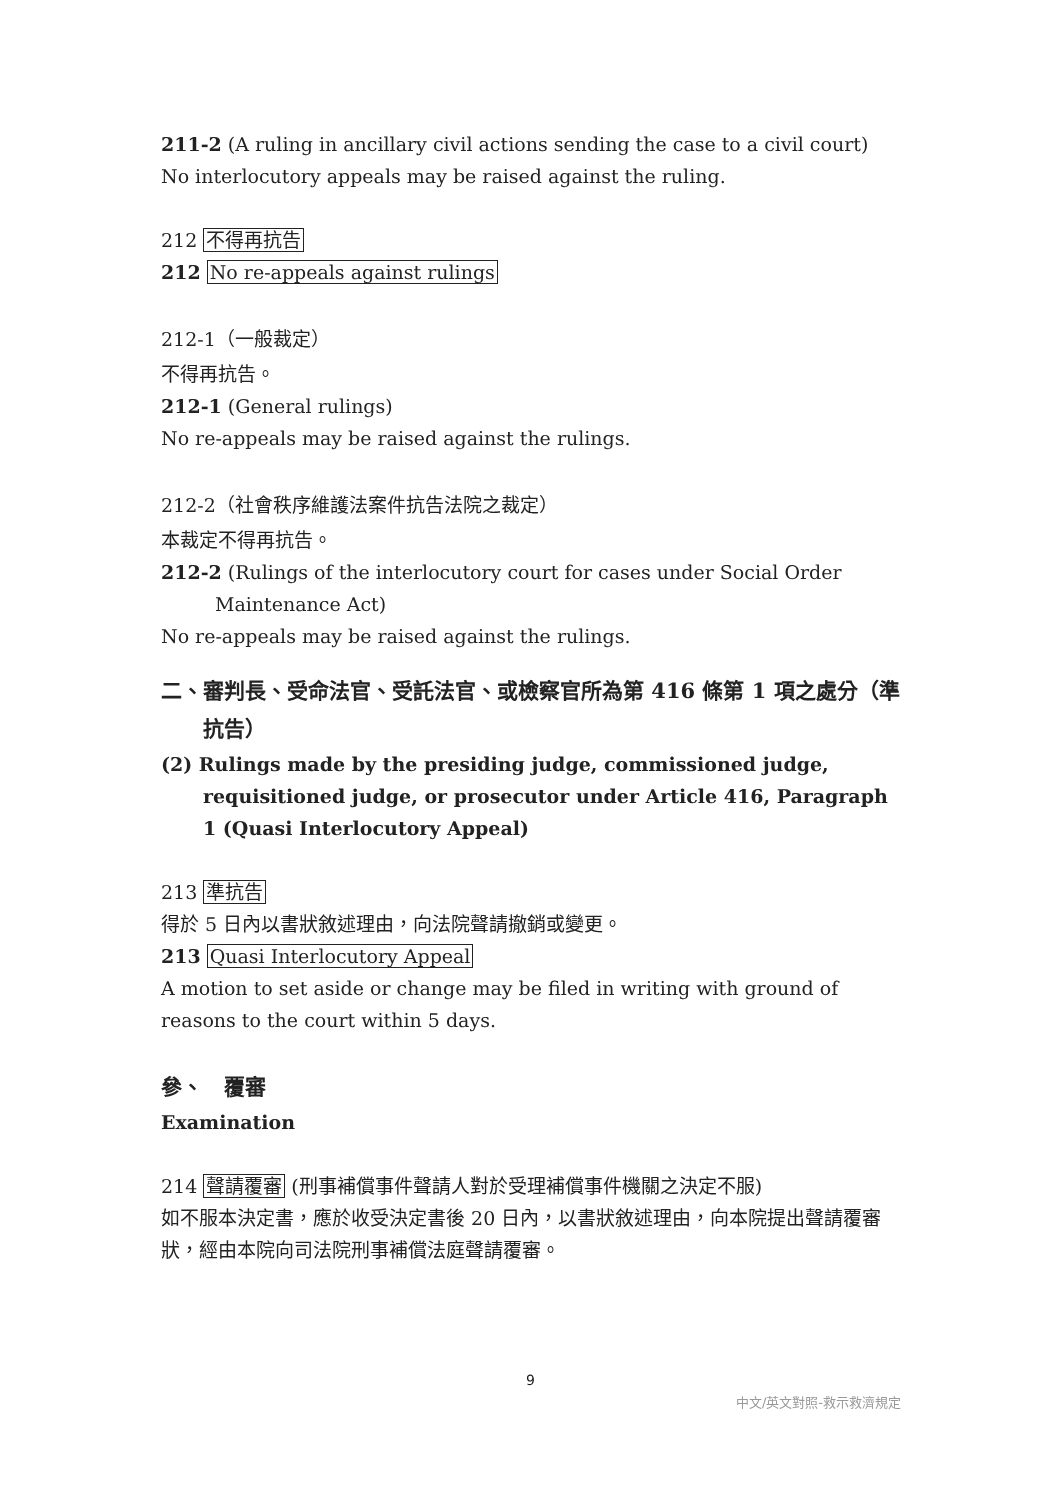211-2 (A ruling in ancillary civil actions sending the case to a civil court)
No interlocutory appeals may be raised against the ruling.
212 不得再抗告
212 No re-appeals against rulings
212-1（一般裁定）
不得再抗告。
212-1 (General rulings)
No re-appeals may be raised against the rulings.
212-2（社會秩序維護法案件抗告法院之裁定）
本裁定不得再抗告。
212-2 (Rulings of the interlocutory court for cases under Social Order Maintenance Act)
No re-appeals may be raised against the rulings.
二、審判長、受命法官、受託法官、或檢察官所為第 416 條第 1 項之處分（準抗告）
(2) Rulings made by the presiding judge, commissioned judge, requisitioned judge, or prosecutor under Article 416, Paragraph 1 (Quasi Interlocutory Appeal)
213 準抗告
得於 5 日內以書狀敘述理由，向法院聲請撤銷或變更。
213 Quasi Interlocutory Appeal
A motion to set aside or change may be filed in writing with ground of reasons to the court within 5 days.
參、　覆審
Examination
214 聲請覆審 (刑事補償事件聲請人對於受理補償事件機關之決定不服)
如不服本決定書，應於收受決定書後 20 日內，以書狀敘述理由，向本院提出聲請覆審狀，經由本院向司法院刑事補償法庭聲請覆審。
9
中文/英文對照-救示救濟規定